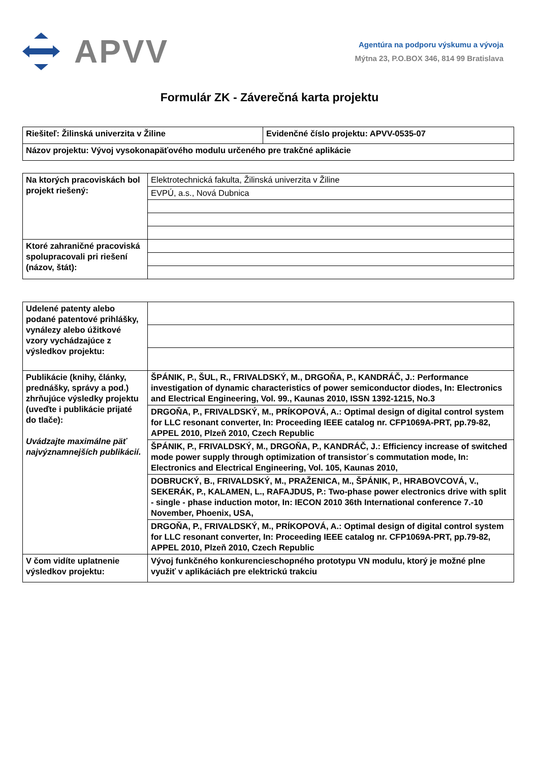APVV
Agentúra na podporu výskumu a vývoja
Mýtna 23, P.O.BOX 346, 814 99 Bratislava
Formulár ZK - Záverečná karta projektu
| Riešiteľ: Žilinská univerzita v Žiline | Evidenčné číslo projektu: APVV-0535-07 |
| Názov projektu: Vývoj vysokonapäťového modulu určeného pre trakčné aplikácie | |
| Na ktorých pracoviskách bol projekt riešený: | Elektrotechnická fakulta, Žilinská univerzita v Žiline |
| | EVPÚ, a.s., Nová Dubnica |
| Ktoré zahraničné pracoviská spolupracovali pri riešení (názov, štát): | |
| Udelené patenty alebo podané patentové prihlášky, vynálezy alebo úžitkové vzory vychádzajúce z výsledkov projektu: | |
| Publikácie (knihy, články, prednášky, správy a pod.) zhrňujúce výsledky projektu (uveďte i publikácie prijaté do tlače): Uvádzajte maximálne päť najvýznamnejších publikácií. | ŠPÁNIK, P., ŠUL, R., FRIVALDSKÝ, M., DRGOŇA, P., KANDRÁČ, J.: Performance investigation of dynamic characteristics of power semiconductor diodes, In: Electronics and Electrical Engineering, Vol. 99., Kaunas 2010, ISSN 1392-1215, No.3 |
| | DRGOŇA, P., FRIVALDSKÝ, M., PRÍKOPOVÁ, A.: Optimal design of digital control system for LLC resonant converter, In: Proceeding IEEE catalog nr. CFP1069A-PRT, pp.79-82, APPEL 2010, Plzeň 2010, Czech Republic |
| | ŠPÁNIK, P., FRIVALDSKÝ, M., DRGOŇA, P., KANDRÁČ, J.: Efficiency increase of switched mode power supply through optimization of transistor´s commutation mode, In: Electronics and Electrical Engineering, Vol. 105, Kaunas 2010, |
| | DOBRUCKÝ, B., FRIVALDSKÝ, M., PRAŽENICA, M., ŠPÁNIK, P., HRABOVCOVÁ, V., SEKERÁK, P., KALAMEN, L., RAFAJDUS, P.: Two-phase power electronics drive with split - single - phase induction motor, In: IECON 2010 36th International conference 7.-10 November, Phoenix, USA, |
| | DRGOŇA, P., FRIVALDSKÝ, M., PRÍKOPOVÁ, A.: Optimal design of digital control system for LLC resonant converter, In: Proceeding IEEE catalog nr. CFP1069A-PRT, pp.79-82, APPEL 2010, Plzeň 2010, Czech Republic |
| V čom vidíte uplatnenie výsledkov projektu: | Vývoj funkčného konkurencieschopného prototypu VN modulu, ktorý je možné plne využiť v aplikáciách pre elektrickú trakciu |